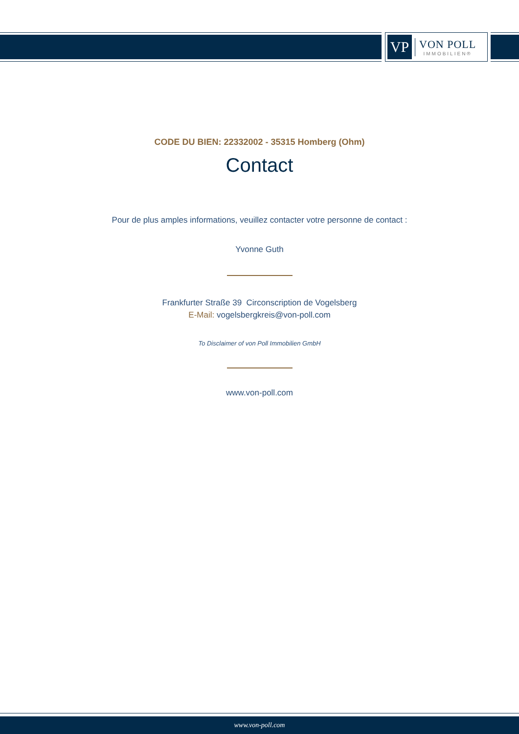VP
VON POLL
IMMOBILIEN®
CODE DU BIEN: 22332002 - 35315 Homberg (Ohm)
Contact
Pour de plus amples informations, veuillez contacter votre personne de contact :
Yvonne Guth
Frankfurter Straße 39 Circonscription de Vogelsberg
E-Mail: vogelsbergkreis@von-poll.com
To Disclaimer of von Poll Immobilien GmbH
www.von-poll.com
www.von-poll.com